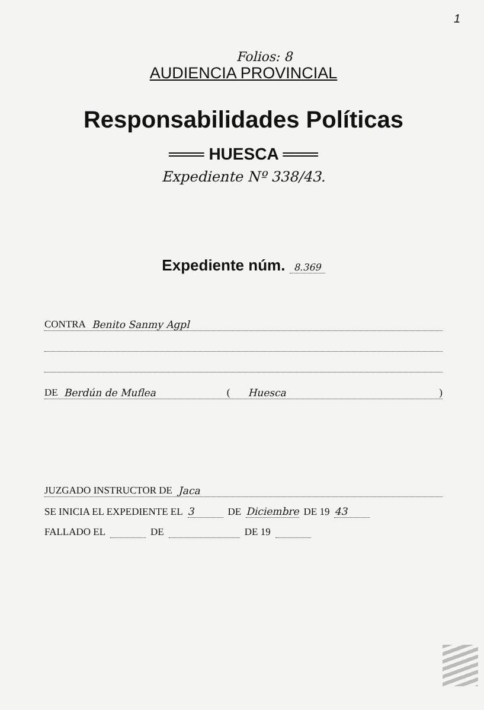1
Folios: 8
AUDIENCIA PROVINCIAL
Responsabilidades Políticas
═══ HUESCA ═══
Expediente Nº 338/43.
Expediente núm. 8.369
CONTRA Benito Sanmy Agpl
DE Berdún de Muflea ( Huesca)
JUZGADO INSTRUCTOR DE Jaca
SE INICIA EL EXPEDIENTE EL 3 DE Diciembre DE 19 43
FALLADO EL DE DE 19